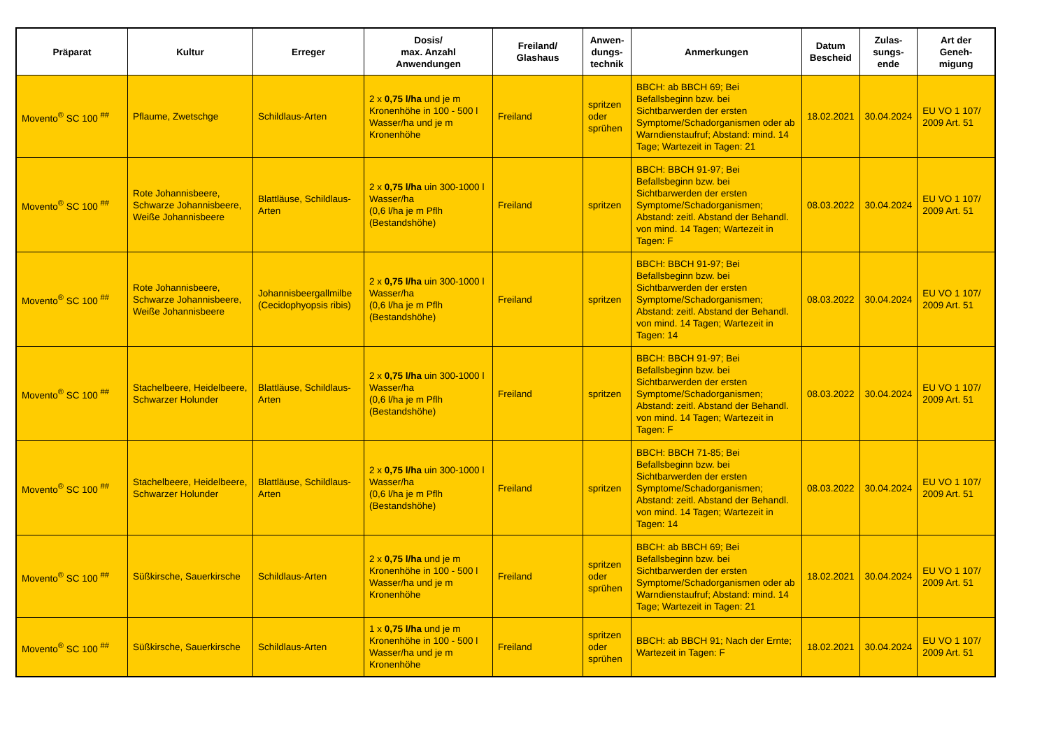| Präparat | Kultur | Erreger | Dosis/ max. Anzahl Anwendungen | Freiland/ Glashaus | Anwen- dungs- technik | Anmerkungen | Datum Bescheid | Zulas- sungs- ende | Art der Geneh- migung |
| --- | --- | --- | --- | --- | --- | --- | --- | --- | --- |
| Movento<sup>®</sup> SC 100 <sup>##</sup> | Pflaume, Zwetschge | Schildlaus-Arten | 2 x 0,75 l/ha und je m Kronenhöhe in 100 - 500 l Wasser/ha und je m Kronenhöhe | Freiland | spritzen oder sprühen | BBCH: ab BBCH 69; Bei Befallsbeginn bzw. bei Sichtbarwerden der ersten Symptome/Schadorganismen oder ab Warndienstaufruf; Abstand: mind. 14 Tage; Wartezeit in Tagen: 21 | 18.02.2021 | 30.04.2024 | EU VO 1 107/ 2009 Art. 51 |
| Movento<sup>®</sup> SC 100 <sup>##</sup> | Rote Johannisbeere, Schwarze Johannisbeere, Weiße Johannisbeere | Blattläuse, Schildlaus-Arten | 2 x 0,75 l/ha uin 300-1000 l Wasser/ha (0,6 l/ha je m Pflh (Bestandshöhe) | Freiland | spritzen | BBCH: BBCH 91-97; Bei Befallsbeginn bzw. bei Sichtbarwerden der ersten Symptome/Schadorganismen; Abstand: zeitl. Abstand der Behandl. von mind. 14 Tagen; Wartezeit in Tagen: F | 08.03.2022 | 30.04.2024 | EU VO 1 107/ 2009 Art. 51 |
| Movento<sup>®</sup> SC 100 <sup>##</sup> | Rote Johannisbeere, Schwarze Johannisbeere, Weiße Johannisbeere | Johannisbeergallmilbe (Cecidophyopsis ribis) | 2 x 0,75 l/ha uin 300-1000 l Wasser/ha (0,6 l/ha je m Pflh (Bestandshöhe) | Freiland | spritzen | BBCH: BBCH 91-97; Bei Befallsbeginn bzw. bei Sichtbarwerden der ersten Symptome/Schadorganismen; Abstand: zeitl. Abstand der Behandl. von mind. 14 Tagen; Wartezeit in Tagen: 14 | 08.03.2022 | 30.04.2024 | EU VO 1 107/ 2009 Art. 51 |
| Movento<sup>®</sup> SC 100 <sup>##</sup> | Stachelbeere, Heidelbeere, Schwarzer Holunder | Blattläuse, Schildlaus-Arten | 2 x 0,75 l/ha uin 300-1000 l Wasser/ha (0,6 l/ha je m Pflh (Bestandshöhe) | Freiland | spritzen | BBCH: BBCH 91-97; Bei Befallsbeginn bzw. bei Sichtbarwerden der ersten Symptome/Schadorganismen; Abstand: zeitl. Abstand der Behandl. von mind. 14 Tagen; Wartezeit in Tagen: F | 08.03.2022 | 30.04.2024 | EU VO 1 107/ 2009 Art. 51 |
| Movento<sup>®</sup> SC 100 <sup>##</sup> | Stachelbeere, Heidelbeere, Schwarzer Holunder | Blattläuse, Schildlaus-Arten | 2 x 0,75 l/ha uin 300-1000 l Wasser/ha (0,6 l/ha je m Pflh (Bestandshöhe) | Freiland | spritzen | BBCH: BBCH 71-85; Bei Befallsbeginn bzw. bei Sichtbarwerden der ersten Symptome/Schadorganismen; Abstand: zeitl. Abstand der Behandl. von mind. 14 Tagen; Wartezeit in Tagen: 14 | 08.03.2022 | 30.04.2024 | EU VO 1 107/ 2009 Art. 51 |
| Movento<sup>®</sup> SC 100 <sup>##</sup> | Süßkirsche, Sauerkirsche | Schildlaus-Arten | 2 x 0,75 l/ha und je m Kronenhöhe in 100 - 500 l Wasser/ha und je m Kronenhöhe | Freiland | spritzen oder sprühen | BBCH: ab BBCH 69; Bei Befallsbeginn bzw. bei Sichtbarwerden der ersten Symptome/Schadorganismen oder ab Warndienstaufruf; Abstand: mind. 14 Tage; Wartezeit in Tagen: 21 | 18.02.2021 | 30.04.2024 | EU VO 1 107/ 2009 Art. 51 |
| Movento<sup>®</sup> SC 100 <sup>##</sup> | Süßkirsche, Sauerkirsche | Schildlaus-Arten | 1 x 0,75 l/ha und je m Kronenhöhe in 100 - 500 l Wasser/ha und je m Kronenhöhe | Freiland | spritzen oder sprühen | BBCH: ab BBCH 91; Nach der Ernte; Wartezeit in Tagen: F | 18.02.2021 | 30.04.2024 | EU VO 1 107/ 2009 Art. 51 |